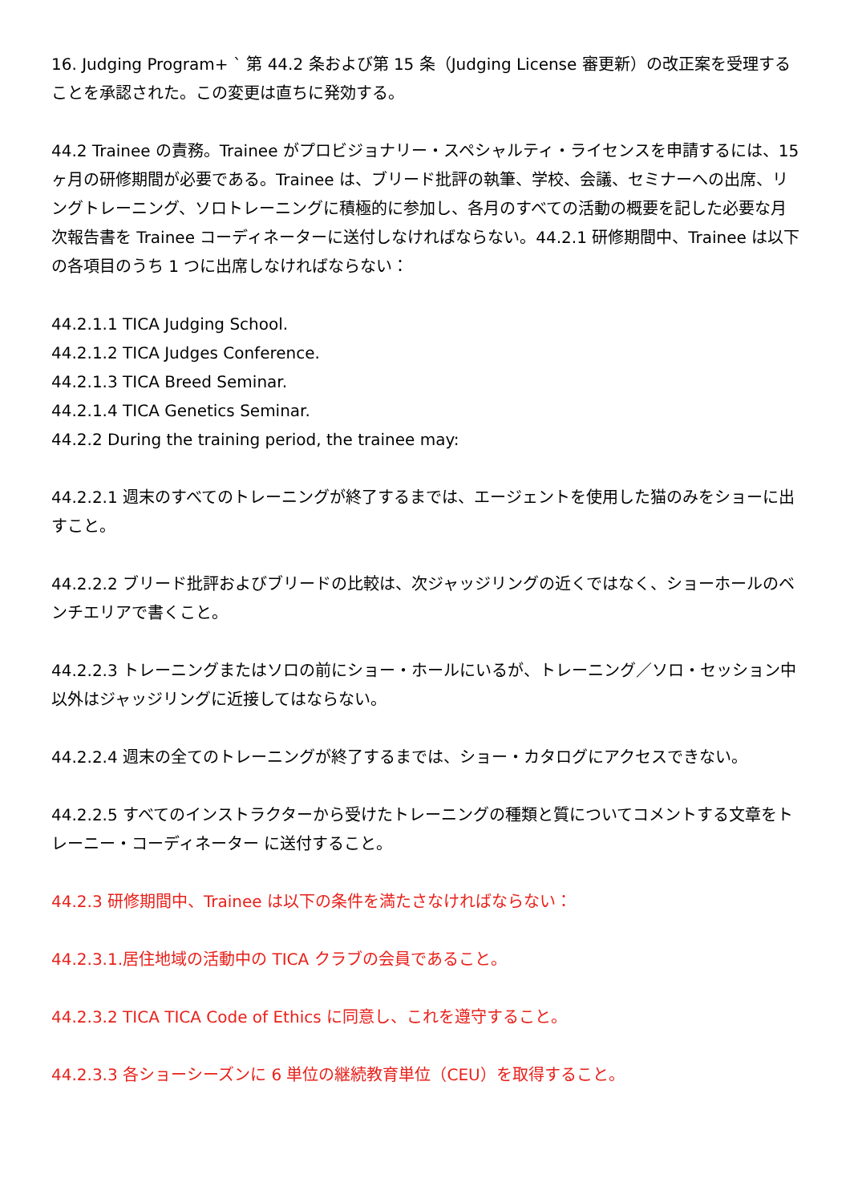16. Judging Program+ ` 第 44.2 条および第 15 条（Judging License 審更新）の改正案を受理することを承認された。この変更は直ちに発効する。
44.2 Trainee の責務。Trainee がプロビジョナリー・スペシャルティ・ライセンスを申請するには、15 ヶ月の研修期間が必要である。Trainee は、ブリード批評の執筆、学校、会議、セミナーへの出席、リングトレーニング、ソロトレーニングに積極的に参加し、各月のすべての活動の概要を記した必要な月次報告書を Trainee コーディネーターに送付しなければならない。44.2.1 研修期間中、Trainee は以下の各項目のうち 1 つに出席しなければならない：
44.2.1.1 TICA Judging School.
44.2.1.2 TICA Judges Conference.
44.2.1.3 TICA Breed Seminar.
44.2.1.4 TICA Genetics Seminar.
44.2.2 During the training period, the trainee may:
44.2.2.1 週末のすべてのトレーニングが終了するまでは、エージェントを使用した猫のみをショーに出すこと。
44.2.2.2 ブリード批評およびブリードの比較は、次ジャッジリングの近くではなく、ショーホールのベンチエリアで書くこと。
44.2.2.3 トレーニングまたはソロの前にショー・ホールにいるが、トレーニング／ソロ・セッション中以外はジャッジリングに近接してはならない。
44.2.2.4 週末の全てのトレーニングが終了するまでは、ショー・カタログにアクセスできない。
44.2.2.5 すべてのインストラクターから受けたトレーニングの種類と質についてコメントする文章をトレーニー・コーディネーター に送付すること。
44.2.3 研修期間中、Trainee は以下の条件を満たさなければならない：
44.2.3.1.居住地域の活動中の TICA クラブの会員であること。
44.2.3.2 TICA TICA Code of Ethics に同意し、これを遵守すること。
44.2.3.3 各ショーシーズンに 6 単位の継続教育単位（CEU）を取得すること。